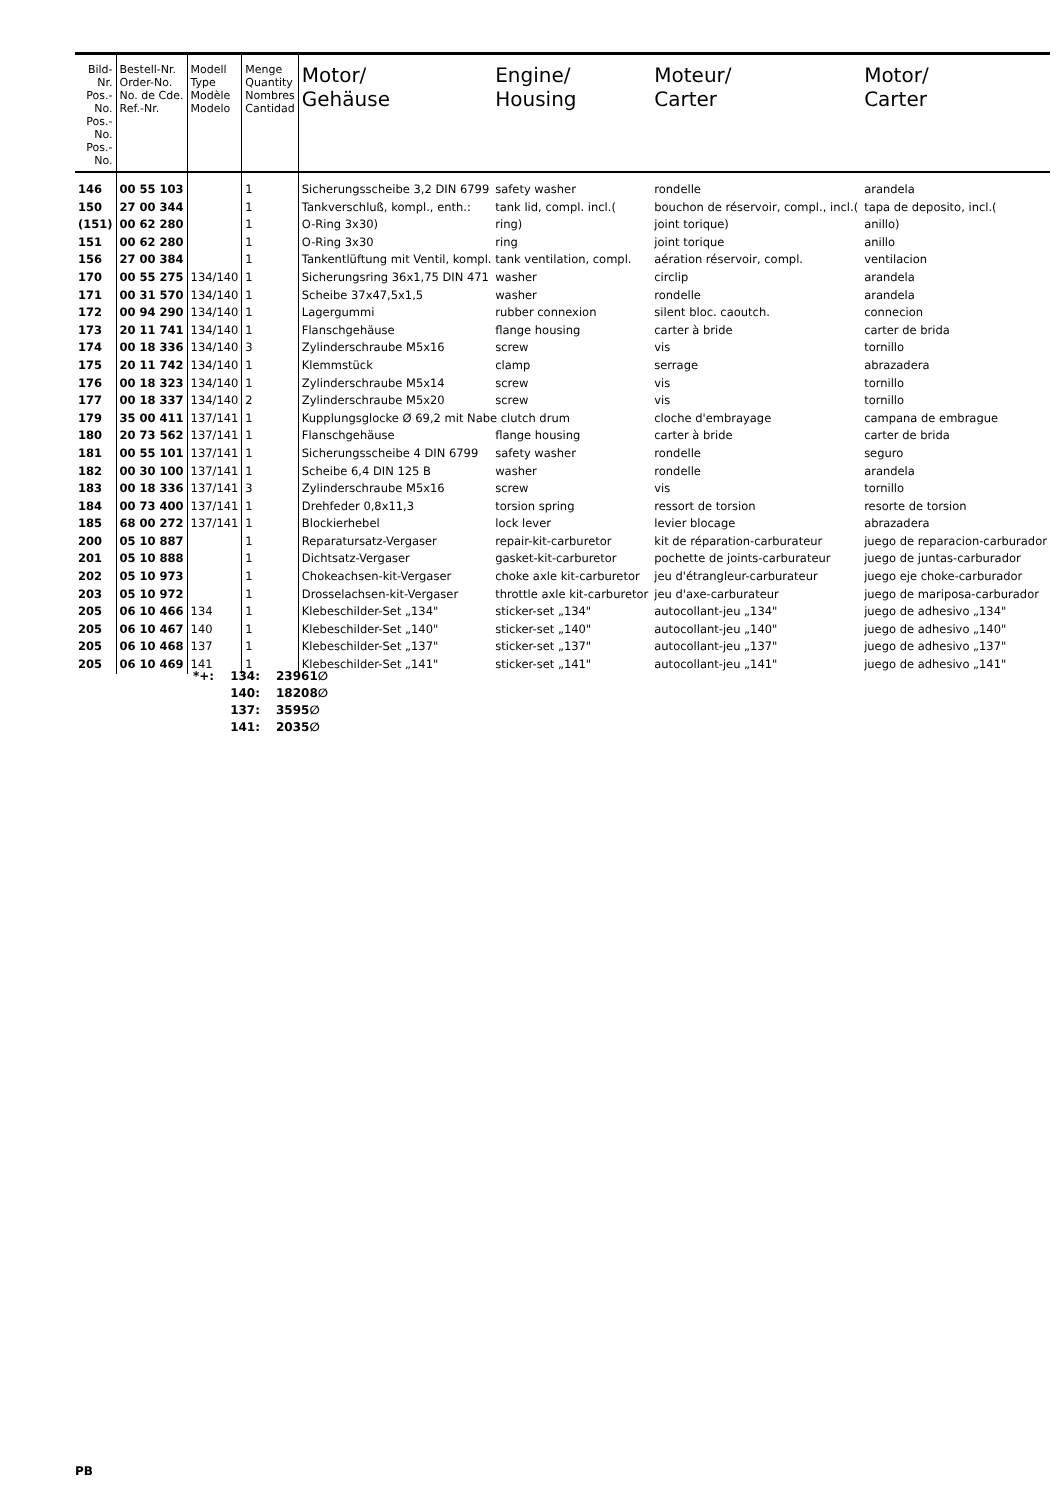| Bild-Nr. Pos.-No. Pos.-No. Pos.-No. | Bestell-Nr. Order-No. No. de Cde. Ref.-Nr. | Modell Type Modèle Modelo | Menge Quantity Nombres Cantidad | Motor/ Gehäuse | Engine/ Housing | Moteur/ Carter | Motor/ Carter |
| --- | --- | --- | --- | --- | --- | --- | --- |
| 146 | 00 55 103 | | 1 | Sicherungsscheibe 3,2 DIN 6799 | safety washer | rondelle | arandela |
| 150 | 27 00 344 | | 1 | Tankverschluß, kompl., enth.: | tank lid, compl. incl.( | bouchon de réservoir, compl., incl.( | tapa de deposito, incl.( |
| (151) | 00 62 280 | | 1 | O-Ring 3x30) | ring) | joint torique) | anillo) |
| 151 | 00 62 280 | | 1 | O-Ring 3x30 | ring | joint torique | anillo |
| 156 | 27 00 384 | | 1 | Tankentlüftung mit Ventil, kompl. tank ventilation, compl. | | aération réservoir, compl. | ventilacion |
| 170 | 00 55 275 | 134/140 | 1 | Sicherungsring 36x1,75 DIN 471 | washer | circlip | arandela |
| 171 | 00 31 570 | 134/140 | 1 | Scheibe 37x47,5x1,5 | washer | rondelle | arandela |
| 172 | 00 94 290 | 134/140 | 1 | Lagergummi | rubber connexion | silent bloc. caoutch. | connecion |
| 173 | 20 11 741 | 134/140 | 1 | Flanschgehäuse | flange housing | carter à bride | carter de brida |
| 174 | 00 18 336 | 134/140 | 3 | Zylinderschraube M5x16 | screw | vis | tornillo |
| 175 | 20 11 742 | 134/140 | 1 | Klemmstück | clamp | serrage | abrazadera |
| 176 | 00 18 323 | 134/140 | 1 | Zylinderschraube M5x14 | screw | vis | tornillo |
| 177 | 00 18 337 | 134/140 | 2 | Zylinderschraube M5x20 | screw | vis | tornillo |
| 179 | 35 00 411 | 137/141 | 1 | Kupplungsglocke Ø 69,2 mit Nabe clutch drum | | cloche d'embrayage | campana de embrague |
| 180 | 20 73 562 | 137/141 | 1 | Flanschgehäuse | flange housing | carter à bride | carter de brida |
| 181 | 00 55 101 | 137/141 | 1 | Sicherungsscheibe 4 DIN 6799 | safety washer | rondelle | seguro |
| 182 | 00 30 100 | 137/141 | 1 | Scheibe 6,4 DIN 125 B | washer | rondelle | arandela |
| 183 | 00 18 336 | 137/141 | 3 | Zylinderschraube M5x16 | screw | vis | tornillo |
| 184 | 00 73 400 | 137/141 | 1 | Drehfeder 0,8x11,3 | torsion spring | ressort de torsion | resorte de torsion |
| 185 | 68 00 272 | 137/141 | 1 | Blockierhebel | lock lever | levier blocage | abrazadera |
| 200 | 05 10 887 | | 1 | Reparatursatz-Vergaser | repair-kit-carburetor | kit de réparation-carburateur | juego de reparacion-carburador |
| 201 | 05 10 888 | | 1 | Dichtsatz-Vergaser | gasket-kit-carburetor | pochette de joints-carburateur | juego de juntas-carburador |
| 202 | 05 10 973 | | 1 | Chokeachsen-kit-Vergaser | choke axle kit-carburetor | jeu d'étrangleur-carburateur | juego eje choke-carburador |
| 203 | 05 10 972 | | 1 | Drosselachsen-kit-Vergaser | throttle axle kit-carburetor | jeu d'axe-carburateur | juego de mariposa-carburador |
| 205 | 06 10 466 | 134 | 1 | Klebeschilder-Set „134" | sticker-set „134" | autocollant-jeu „134" | juego de adhesivo „134" |
| 205 | 06 10 467 | 140 | 1 | Klebeschilder-Set „140" | sticker-set „140" | autocollant-jeu „140" | juego de adhesivo „140" |
| 205 | 06 10 468 | 137 | 1 | Klebeschilder-Set „137" | sticker-set „137" | autocollant-jeu „137" | juego de adhesivo „137" |
| 205 | 06 10 469 | 141 | 1 | Klebeschilder-Set „141" | sticker-set „141" | autocollant-jeu „141" | juego de adhesivo „141" |
| *+: | 134: | 23961∅ |
| | 140: | 18208∅ |
| | 137: | 3595∅ |
| | 141: | 2035∅ |
PB